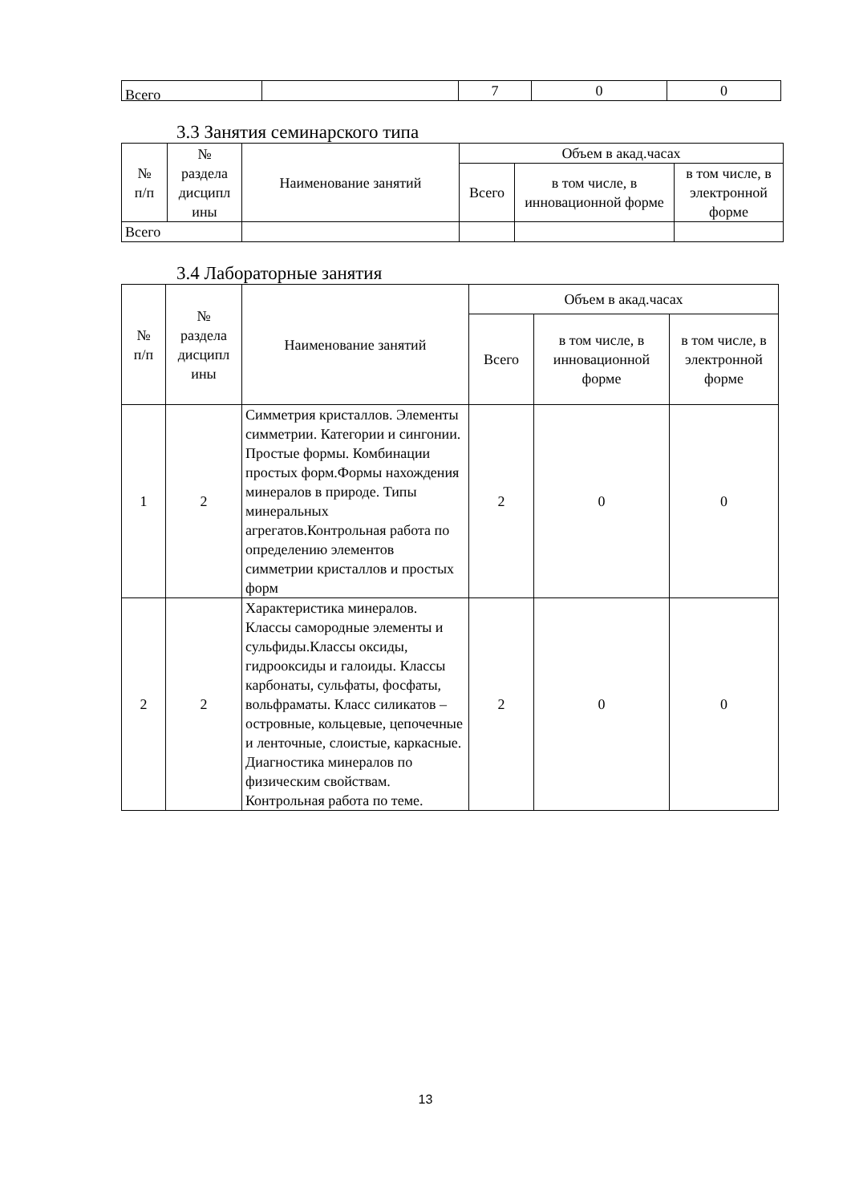| Всего | | 7 | 0 | 0 |
3.3 Занятия семинарского типа
| № п/п | № раздела дисципл ины | Наименование занятий | Объем в акад.часах | | |
| --- | --- | --- | --- | --- | --- |
| | | | Всего | в том числе, в инновационной форме | в том числе, в электронной форме |
| Всего | | | | | |
3.4 Лабораторные занятия
| № п/п | № раздела дисципл ины | Наименование занятий | Объем в акад.часах | | |
| --- | --- | --- | --- | --- | --- |
| | | | Всего | в том числе, в инновационной форме | в том числе, в электронной форме |
| 1 | 2 | Симметрия кристаллов. Элементы симметрии. Категории и сингонии. Простые формы. Комбинации простых форм.Формы нахождения минералов в природе. Типы минеральных агрегатов.Контрольная работа по определению элементов симметрии кристаллов и простых форм | 2 | 0 | 0 |
| 2 | 2 | Характеристика минералов. Классы самородные элементы и сульфиды.Классы оксиды, гидрооксиды и галоиды. Классы карбонаты, сульфаты, фосфаты, вольфраматы. Класс силикатов – островные, кольцевые, цепочечные и ленточные, слоистые, каркасные. Диагностика минералов по физическим свойствам. Контрольная работа по теме. | 2 | 0 | 0 |
13